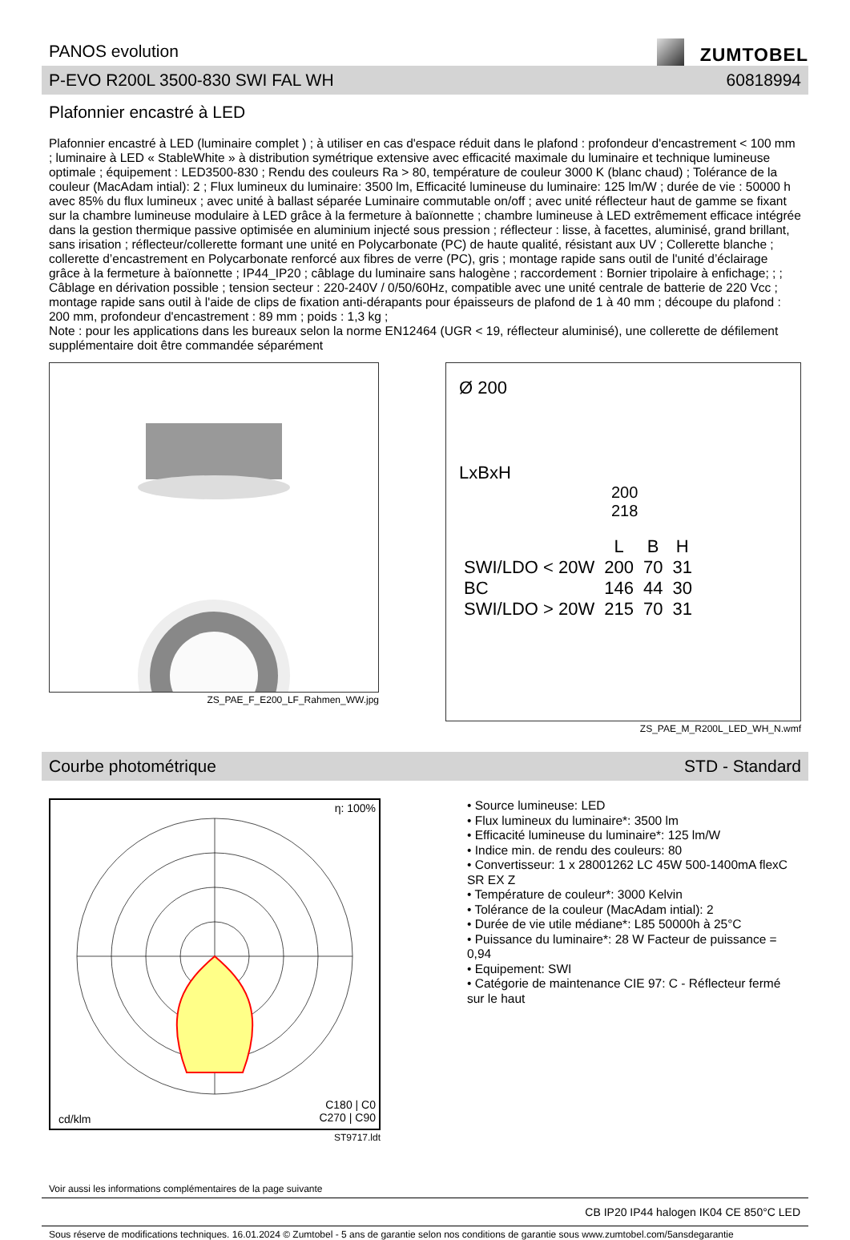PANOS evolution
ZUMTOBEL
P-EVO R200L 3500-830 SWI FAL WH 60818994
Plafonnier encastré à LED
Plafonnier encastré à LED (luminaire complet ) ; à utiliser en cas d'espace réduit dans le plafond : profondeur d'encastrement < 100 mm ; luminaire à LED « StableWhite » à distribution symétrique extensive avec efficacité maximale du luminaire et technique lumineuse optimale ; équipement : LED3500-830 ; Rendu des couleurs Ra > 80, température de couleur 3000 K (blanc chaud) ; Tolérance de la couleur (MacAdam intial): 2 ; Flux lumineux du luminaire: 3500 lm, Efficacité lumineuse du luminaire: 125 lm/W ; durée de vie : 50000 h avec 85% du flux lumineux ; avec unité à ballast séparée Luminaire commutable on/off ; avec unité réflecteur haut de gamme se fixant sur la chambre lumineuse modulaire à LED grâce à la fermeture à baïonnette ; chambre lumineuse à LED extrêmement efficace intégrée dans la gestion thermique passive optimisée en aluminium injecté sous pression ; réflecteur : lisse, à facettes, aluminisé, grand brillant, sans irisation ; réflecteur/collerette formant une unité en Polycarbonate (PC) de haute qualité, résistant aux UV ; Collerette blanche ; collerette d’encastrement en Polycarbonate renforcé aux fibres de verre (PC), gris ; montage rapide sans outil de l'unité d’éclairage grâce à la fermeture à baïonnette ; IP44_IP20 ; câblage du luminaire sans halogène ; raccordement : Bornier tripolaire à enfichage; ; ; Câblage en dérivation possible ; tension secteur : 220-240V / 0/50/60Hz, compatible avec une unité centrale de batterie de 220 Vcc ; montage rapide sans outil à l'aide de clips de fixation anti-dérapants pour épaisseurs de plafond de 1 à 40 mm ; découpe du plafond : 200 mm, profondeur d'encastrement : 89 mm ; poids : 1,3 kg ;
Note : pour les applications dans les bureaux selon la norme EN12464 (UGR < 19, réflecteur aluminisé), une collerette de défilement supplémentaire doit être commandée séparément
ZS_PAE_F_E200_LF_Rahmen_WW.jpg
Ø 200
LxBxH
200
218
| | L | B | H |
| --- | --- | --- | --- |
| SWI/LDO < 20W | 200 | 70 | 31 |
| BC | 146 | 44 | 30 |
| SWI/LDO > 20W | 215 | 70 | 31 |
ZS_PAE_M_R200L_LED_WH_N.wmf
Courbe photométrique STD - Standard
η: 100%
cd/klm
C180 | C0
C270 | C90
ST9717.ldt
• Source lumineuse: LED
• Flux lumineux du luminaire*: 3500 lm
• Efficacité lumineuse du luminaire*: 125 lm/W
• Indice min. de rendu des couleurs: 80
• Convertisseur: 1 x 28001262 LC 45W 500-1400mA flexC SR EX Z
• Température de couleur*: 3000 Kelvin
• Tolérance de la couleur (MacAdam intial): 2
• Durée de vie utile médiane*: L85 50000h à 25°C
• Puissance du luminaire*: 28 W Facteur de puissance = 0,94
• Equipement: SWI
• Catégorie de maintenance CIE 97: C - Réflecteur fermé sur le haut
Voir aussi les informations complémentaires de la page suivante
CB IP20 IP44 halogen IK04 CE 850°C LED
Sous réserve de modifications techniques. 16.01.2024 © Zumtobel - 5 ans de garantie selon nos conditions de garantie sous www.zumtobel.com/5ansdegarantie